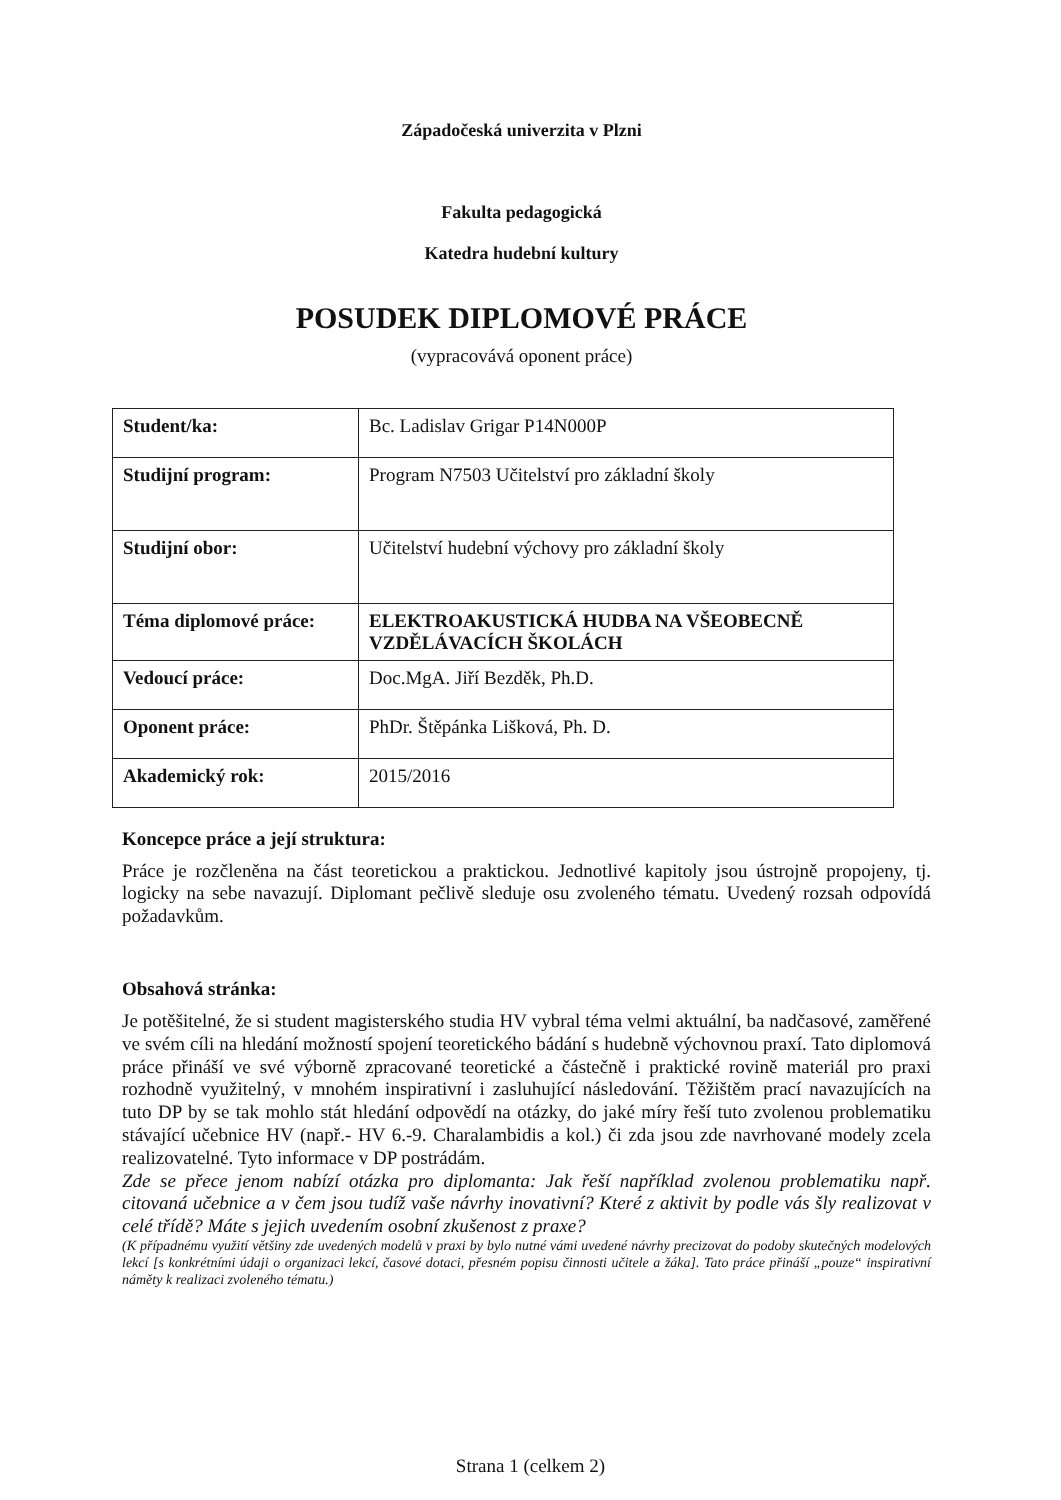Západočeská univerzita v Plzni
Fakulta pedagogická
Katedra hudební kultury
POSUDEK DIPLOMOVÉ PRÁCE
(vypracovává oponent práce)
| Student/ka: | Bc. Ladislav Grigar P14N000P |
| Studijní program: | Program N7503 Učitelství pro základní školy |
| Studijní obor: | Učitelství hudební výchovy pro základní školy |
| Téma diplomové práce: | ELEKTROAKUSTICKÁ HUDBA NA VŠEOBECNĚ VZDĚLÁVACÍCH ŠKOLÁCH |
| Vedoucí práce: | Doc.MgA. Jiří Bezděk, Ph.D. |
| Oponent práce: | PhDr. Štěpánka Lišková, Ph. D. |
| Akademický rok: | 2015/2016 |
Koncepce práce a její struktura:
Práce je rozčleněna na část teoretickou a praktickou. Jednotlivé kapitoly jsou ústrojně propojeny, tj. logicky na sebe navazují. Diplomant pečlivě sleduje osu zvoleného tématu. Uvedený rozsah odpovídá požadavkům.
Obsahová stránka:
Je potěšitelné, že si student magisterského studia HV vybral téma velmi aktuální, ba nadčasové, zaměřené ve svém cíli na hledání možností spojení teoretického bádání s hudebně výchovnou praxí. Tato diplomová práce přináší ve své výborně zpracované teoretické a částečně i praktické rovině materiál pro praxi rozhodně využitelný, v mnohém inspirativní i zasluhující následování. Těžištěm prací navazujících na tuto DP by se tak mohlo stát hledání odpovědí na otázky, do jaké míry řeší tuto zvolenou problematiku stávající učebnice HV (např.- HV 6.-9. Charalambidis a kol.) či zda jsou zde navrhované modely zcela realizovatelné. Tyto informace v DP postrádám.
Zde se přece jenom nabízí otázka pro diplomanta: Jak řeší například zvolenou problematiku např. citovaná učebnice a v čem jsou tudíž vaše návrhy inovativní? Které z aktivit by podle vás šly realizovat v celé třídě? Máte s jejich uvedením osobní zkušenost z praxe?
(K případnému využití většiny zde uvedených modelů v praxi by bylo nutné vámi uvedené návrhy precizovat do podoby skutečných modelových lekcí [s konkrétními údaji o organizaci lekcí, časové dotaci, přesném popisu činnosti učitele a žáka]. Tato práce přináší „pouze“ inspirativní náměty k realizaci zvoleného tématu.)
Strana 1 (celkem 2)